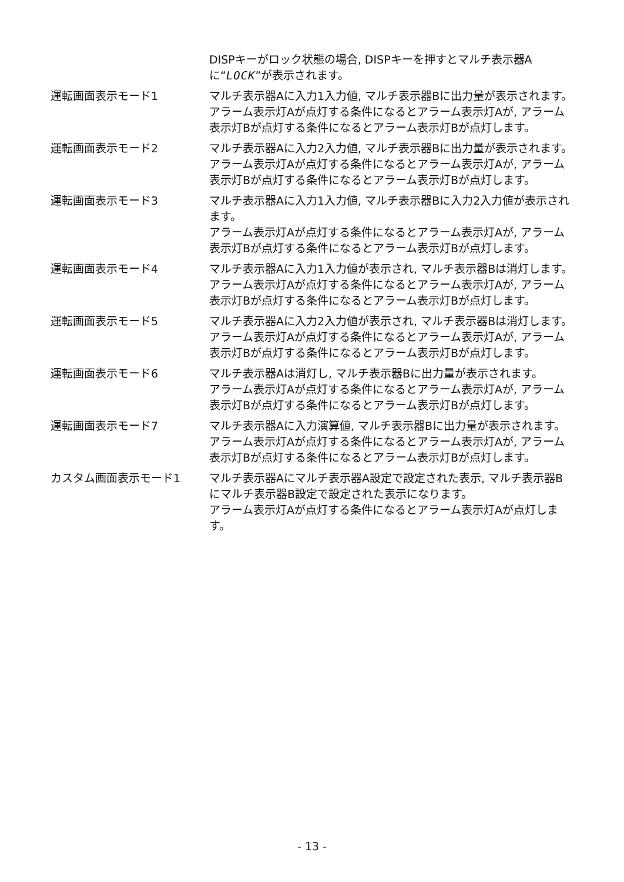DISPキーがロック状態の場合, DISPキーを押すとマルチ表示器Aに“LOCK”が表示されます。
運転画面表示モード1 マルチ表示器Aに入力1入力値, マルチ表示器Bに出力量が表示されます。
アラーム表示灯Aが点灯する条件になるとアラーム表示灯Aが, アラーム表示灯Bが点灯する条件になるとアラーム表示灯Bが点灯します。
運転画面表示モード2 マルチ表示器Aに入力2入力値, マルチ表示器Bに出力量が表示されます。
アラーム表示灯Aが点灯する条件になるとアラーム表示灯Aが, アラーム表示灯Bが点灯する条件になるとアラーム表示灯Bが点灯します。
運転画面表示モード3 マルチ表示器Aに入力1入力値, マルチ表示器Bに入力2入力値が表示されます。
アラーム表示灯Aが点灯する条件になるとアラーム表示灯Aが, アラーム表示灯Bが点灯する条件になるとアラーム表示灯Bが点灯します。
運転画面表示モード4 マルチ表示器Aに入力1入力値が表示され, マルチ表示器Bは消灯します。
アラーム表示灯Aが点灯する条件になるとアラーム表示灯Aが, アラーム表示灯Bが点灯する条件になるとアラーム表示灯Bが点灯します。
運転画面表示モード5 マルチ表示器Aに入力2入力値が表示され, マルチ表示器Bは消灯します。
アラーム表示灯Aが点灯する条件になるとアラーム表示灯Aが, アラーム表示灯Bが点灯する条件になるとアラーム表示灯Bが点灯します。
運転画面表示モード6 マルチ表示器Aは消灯し, マルチ表示器Bに出力量が表示されます。
アラーム表示灯Aが点灯する条件になるとアラーム表示灯Aが, アラーム表示灯Bが点灯する条件になるとアラーム表示灯Bが点灯します。
運転画面表示モード7 マルチ表示器Aに入力演算値, マルチ表示器Bに出力量が表示されます。
アラーム表示灯Aが点灯する条件になるとアラーム表示灯Aが, アラーム表示灯Bが点灯する条件になるとアラーム表示灯Bが点灯します。
カスタム画面表示モード1 マルチ表示器Aにマルチ表示器A設定で設定された表示, マルチ表示器Bにマルチ表示器B設定で設定された表示になります。
アラーム表示灯Aが点灯する条件になるとアラーム表示灯Aが点灯します。
- 13 -